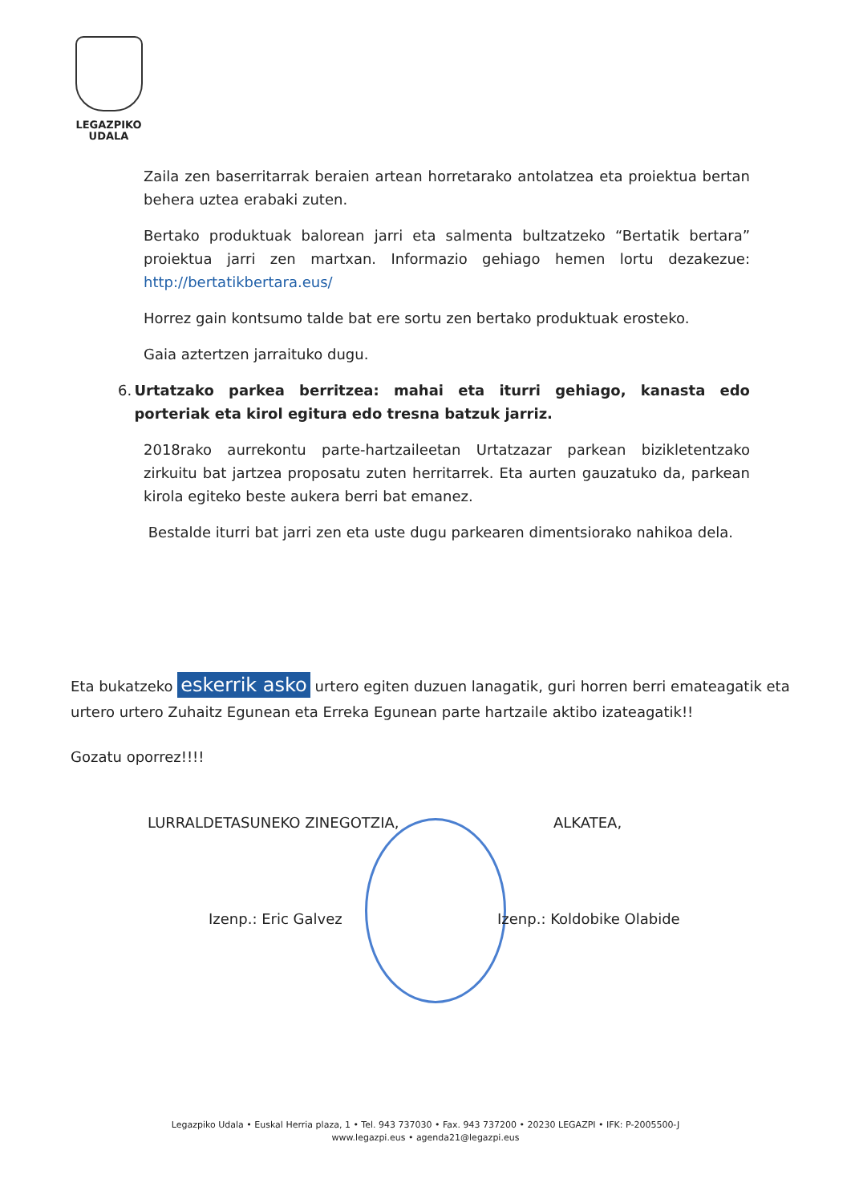LEGAZPIKO
UDALA
Zaila zen baserritarrak beraien artean horretarako antolatzea eta proiektua bertan behera uztea erabaki zuten.
Bertako produktuak balorean jarri eta salmenta bultzatzeko “Bertatik bertara” proiektua jarri zen martxan. Informazio gehiago hemen lortu dezakezue: http://bertatikbertara.eus/
Horrez gain kontsumo talde bat ere sortu zen bertako produktuak erosteko.
Gaia aztertzen jarraituko dugu.
6. Urtatzako parkea berritzea: mahai eta iturri gehiago, kanasta edo porteriak eta kirol egitura edo tresna batzuk jarriz.
2018rako aurrekontu parte-hartzaileetan Urtatzazar parkean bizikletentzako zirkuitu bat jartzea proposatu zuten herritarrek. Eta aurten gauzatuko da, parkean kirola egiteko beste aukera berri bat emanez.
Bestalde iturri bat jarri zen eta uste dugu parkearen dimentsiorako nahikoa dela.
Eta bukatzeko eskerrik asko urtero egiten duzuen lanagatik, guri horren berri emateagatik eta urtero urtero Zuhaitz Egunean eta Erreka Egunean parte hartzaile aktibo izateagatik!!
Gozatu oporrez!!!!
LURRALDETASUNEKO ZINEGOTZIA, ALKATEA,
Izenp.: Eric Galvez Izenp.: Koldobike Olabide
Legazpiko Udala • Euskal Herria plaza, 1 • Tel. 943 737030 • Fax. 943 737200 • 20230 LEGAZPI • IFK: P-2005500-J
www.legazpi.eus • agenda21@legazpi.eus